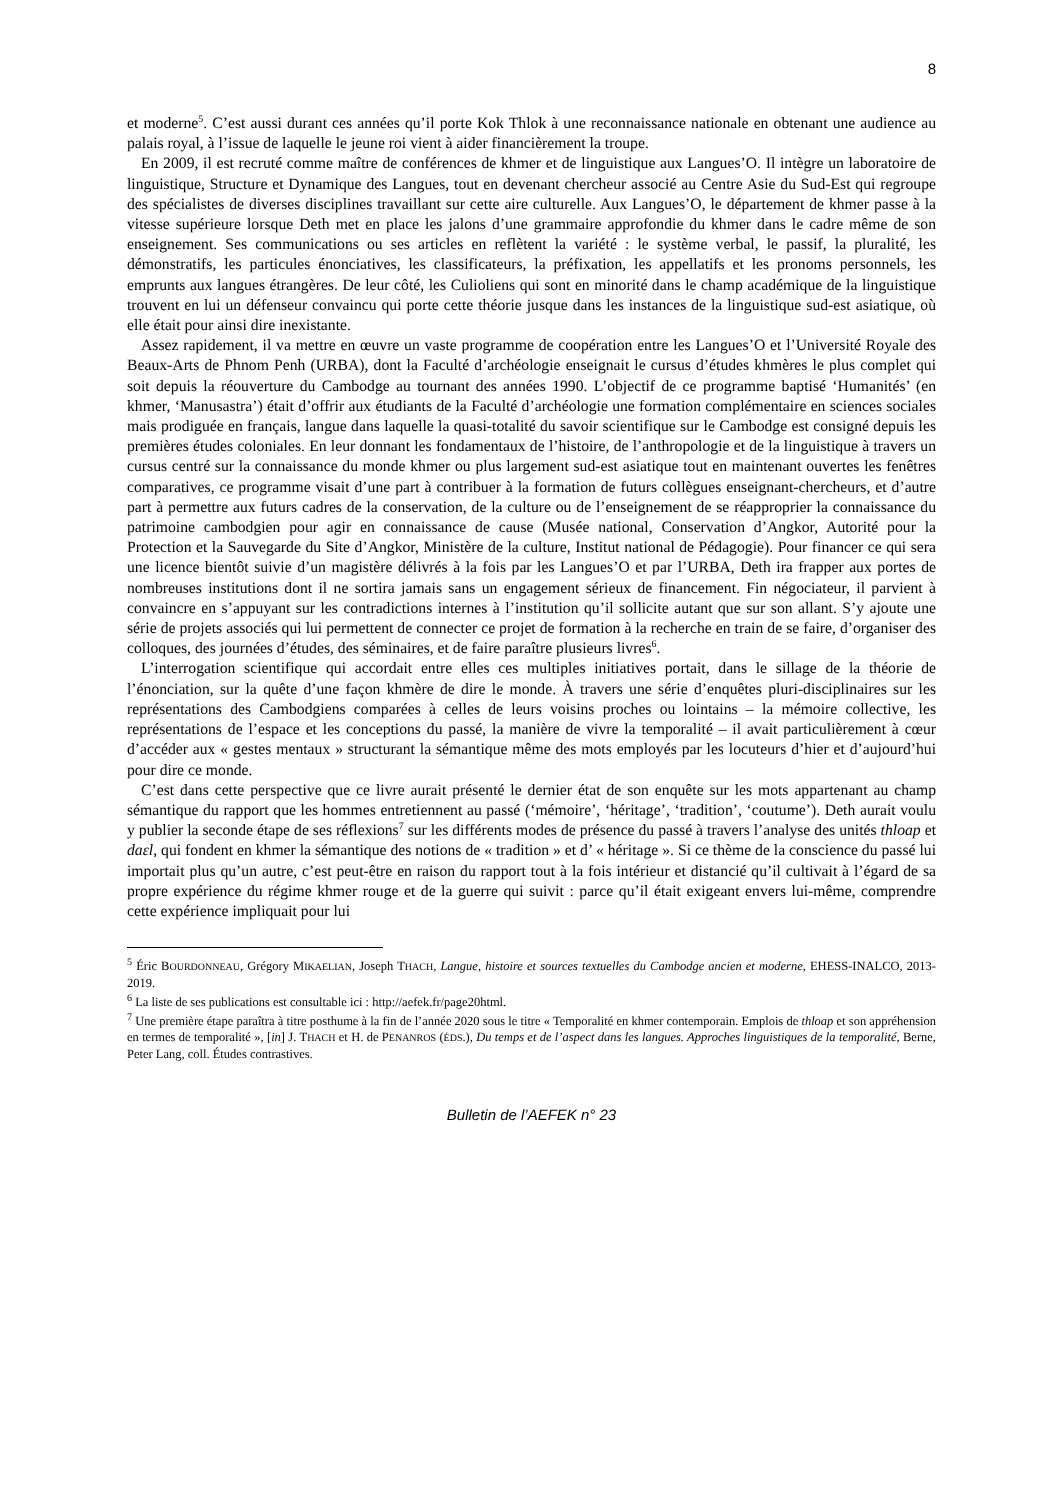8
et moderne<sup>5</sup>. C’est aussi durant ces années qu’il porte Kok Thlok à une reconnaissance nationale en obtenant une audience au palais royal, à l’issue de laquelle le jeune roi vient à aider financièrement la troupe.
En 2009, il est recruté comme maître de conférences de khmer et de linguistique aux Langues’O. Il intègre un laboratoire de linguistique, Structure et Dynamique des Langues, tout en devenant chercheur associé au Centre Asie du Sud-Est qui regroupe des spécialistes de diverses disciplines travaillant sur cette aire culturelle. Aux Langues’O, le département de khmer passe à la vitesse supérieure lorsque Deth met en place les jalons d’une grammaire approfondie du khmer dans le cadre même de son enseignement. Ses communications ou ses articles en reflètent la variété : le système verbal, le passif, la pluralité, les démonstratifs, les particules énonciatives, les classificateurs, la préfixation, les appellatifs et les pronoms personnels, les emprunts aux langues étrangères. De leur côté, les Culioliens qui sont en minorité dans le champ académique de la linguistique trouvent en lui un défenseur convaincu qui porte cette théorie jusque dans les instances de la linguistique sud-est asiatique, où elle était pour ainsi dire inexistante.
Assez rapidement, il va mettre en œuvre un vaste programme de coopération entre les Langues’O et l’Université Royale des Beaux-Arts de Phnom Penh (URBA), dont la Faculté d’archéologie enseignait le cursus d’études khmères le plus complet qui soit depuis la réouverture du Cambodge au tournant des années 1990. L’objectif de ce programme baptisé ‘Humanités’ (en khmer, ‘Manusastra’) était d’offrir aux étudiants de la Faculté d’archéologie une formation complémentaire en sciences sociales mais prodiguée en français, langue dans laquelle la quasi-totalité du savoir scientifique sur le Cambodge est consigné depuis les premières études coloniales. En leur donnant les fondamentaux de l’histoire, de l’anthropologie et de la linguistique à travers un cursus centré sur la connaissance du monde khmer ou plus largement sud-est asiatique tout en maintenant ouvertes les fenêtres comparatives, ce programme visait d’une part à contribuer à la formation de futurs collègues enseignant-chercheurs, et d’autre part à permettre aux futurs cadres de la conservation, de la culture ou de l’enseignement de se réapproprier la connaissance du patrimoine cambodgien pour agir en connaissance de cause (Musée national, Conservation d’Angkor, Autorité pour la Protection et la Sauvegarde du Site d’Angkor, Ministère de la culture, Institut national de Pédagogie). Pour financer ce qui sera une licence bientôt suivie d’un magistère délivrés à la fois par les Langues’O et par l’URBA, Deth ira frapper aux portes de nombreuses institutions dont il ne sortira jamais sans un engagement sérieux de financement. Fin négociateur, il parvient à convaincre en s’appuyant sur les contradictions internes à l’institution qu’il sollicite autant que sur son allant. S’y ajoute une série de projets associés qui lui permettent de connecter ce projet de formation à la recherche en train de se faire, d’organiser des colloques, des journées d’études, des séminaires, et de faire paraître plusieurs livres<sup>6</sup>.
L’interrogation scientifique qui accordait entre elles ces multiples initiatives portait, dans le sillage de la théorie de l’énonciation, sur la quête d’une façon khmère de dire le monde. À travers une série d’enquêtes pluri-disciplinaires sur les représentations des Cambodgiens comparées à celles de leurs voisins proches ou lointains – la mémoire collective, les représentations de l’espace et les conceptions du passé, la manière de vivre la temporalité – il avait particulièrement à cœur d’accéder aux « gestes mentaux » structurant la sémantique même des mots employés par les locuteurs d’hier et d’aujourd’hui pour dire ce monde.
C’est dans cette perspective que ce livre aurait présenté le dernier état de son enquête sur les mots appartenant au champ sémantique du rapport que les hommes entretiennent au passé (‘mémoire’, ‘héritage’, ‘tradition’, ‘coutume’). Deth aurait voulu y publier la seconde étape de ses réflexions<sup>7</sup> sur les différents modes de présence du passé à travers l’analyse des unités thloap et daɛl, qui fondent en khmer la sémantique des notions de « tradition » et d’ « héritage ». Si ce thème de la conscience du passé lui importait plus qu’un autre, c’est peut-être en raison du rapport tout à la fois intérieur et distancié qu’il cultivait à l’égard de sa propre expérience du régime khmer rouge et de la guerre qui suivit : parce qu’il était exigeant envers lui-même, comprendre cette expérience impliquait pour lui
<sup>5</sup> Éric BOURDONNEAU, Grégory MIKAELIAN, Joseph THACH, Langue, histoire et sources textuelles du Cambodge ancien et moderne, EHESS-INALCO, 2013-2019.
<sup>6</sup> La liste de ses publications est consultable ici : http://aefek.fr/page20html.
<sup>7</sup> Une première étape paraîtra à titre posthume à la fin de l’année 2020 sous le titre « Temporalité en khmer contemporain. Emplois de thloap et son appréhension en termes de temporalité », [in] J. THACH et H. de PENANROS (ÉDS.), Du temps et de l’aspect dans les langues. Approches linguistiques de la temporalité, Berne, Peter Lang, coll. Études contrastives.
Bulletin de l’AEFEK n° 23